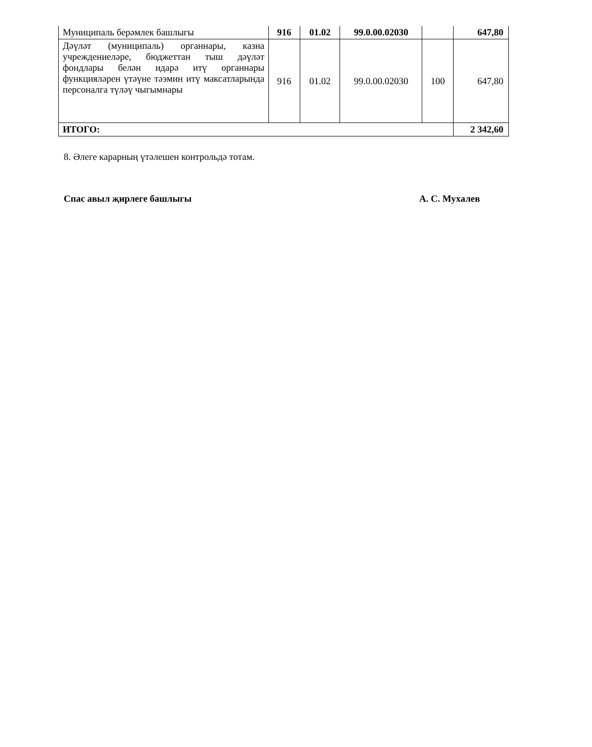| Муниципаль берәмлек башлыгы | 916 | 01.02 | 99.0.00.02030 | | 647,80 |
| Дәүләт (муниципаль) органнары, казна учреждениеләре, бюджеттан тыш дәүләт фондлары белән идарә итү органнары функцияләрен үтәүне тәэмин итү максатларында персоналга түләү чыгымнары | 916 | 01.02 | 99.0.00.02030 | 100 | 647,80 |
| ИТОГО: | | | | | 2 342,60 |
8. Әлеге карарның үтәлешен контрольдә тотам.
Спас авыл җирлеге башлыгы А. С. Мухалев